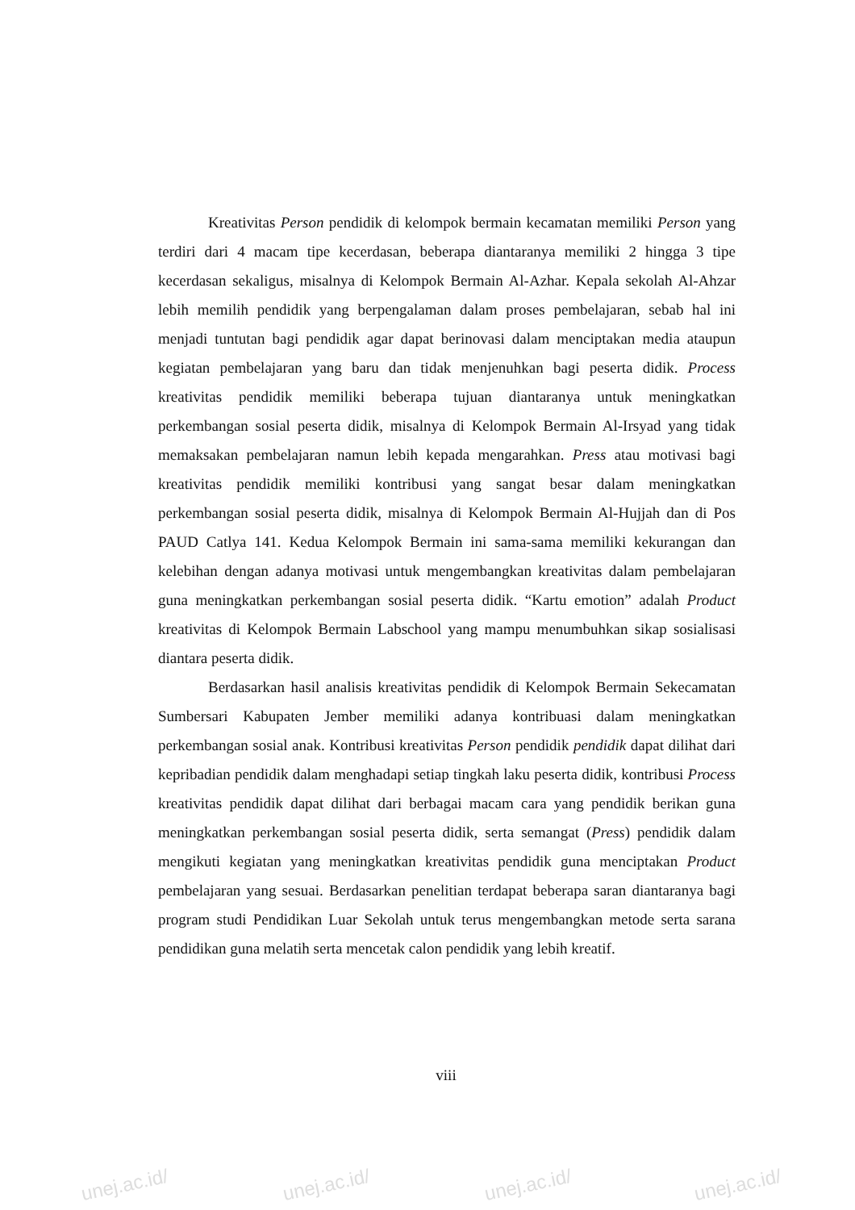Kreativitas Person pendidik di kelompok bermain kecamatan memiliki Person yang terdiri dari 4 macam tipe kecerdasan, beberapa diantaranya memiliki 2 hingga 3 tipe kecerdasan sekaligus, misalnya di Kelompok Bermain Al-Azhar. Kepala sekolah Al-Ahzar lebih memilih pendidik yang berpengalaman dalam proses pembelajaran, sebab hal ini menjadi tuntutan bagi pendidik agar dapat berinovasi dalam menciptakan media ataupun kegiatan pembelajaran yang baru dan tidak menjenuhkan bagi peserta didik. Process kreativitas pendidik memiliki beberapa tujuan diantaranya untuk meningkatkan perkembangan sosial peserta didik, misalnya di Kelompok Bermain Al-Irsyad yang tidak memaksakan pembelajaran namun lebih kepada mengarahkan. Press atau motivasi bagi kreativitas pendidik memiliki kontribusi yang sangat besar dalam meningkatkan perkembangan sosial peserta didik, misalnya di Kelompok Bermain Al-Hujjah dan di Pos PAUD Catlya 141. Kedua Kelompok Bermain ini sama-sama memiliki kekurangan dan kelebihan dengan adanya motivasi untuk mengembangkan kreativitas dalam pembelajaran guna meningkatkan perkembangan sosial peserta didik. “Kartu emotion” adalah Product kreativitas di Kelompok Bermain Labschool yang mampu menumbuhkan sikap sosialisasi diantara peserta didik.
Berdasarkan hasil analisis kreativitas pendidik di Kelompok Bermain Sekecamatan Sumbersari Kabupaten Jember memiliki adanya kontribuasi dalam meningkatkan perkembangan sosial anak. Kontribusi kreativitas Person pendidik pendidik dapat dilihat dari kepribadian pendidik dalam menghadapi setiap tingkah laku peserta didik, kontribusi Process kreativitas pendidik dapat dilihat dari berbagai macam cara yang pendidik berikan guna meningkatkan perkembangan sosial peserta didik, serta semangat (Press) pendidik dalam mengikuti kegiatan yang meningkatkan kreativitas pendidik guna menciptakan Product pembelajaran yang sesuai. Berdasarkan penelitian terdapat beberapa saran diantaranya bagi program studi Pendidikan Luar Sekolah untuk terus mengembangkan metode serta sarana pendidikan guna melatih serta mencetak calon pendidik yang lebih kreatif.
viii
unej.ac.id/ unej.ac.id/ unej.ac.id/ unej.ac.id/